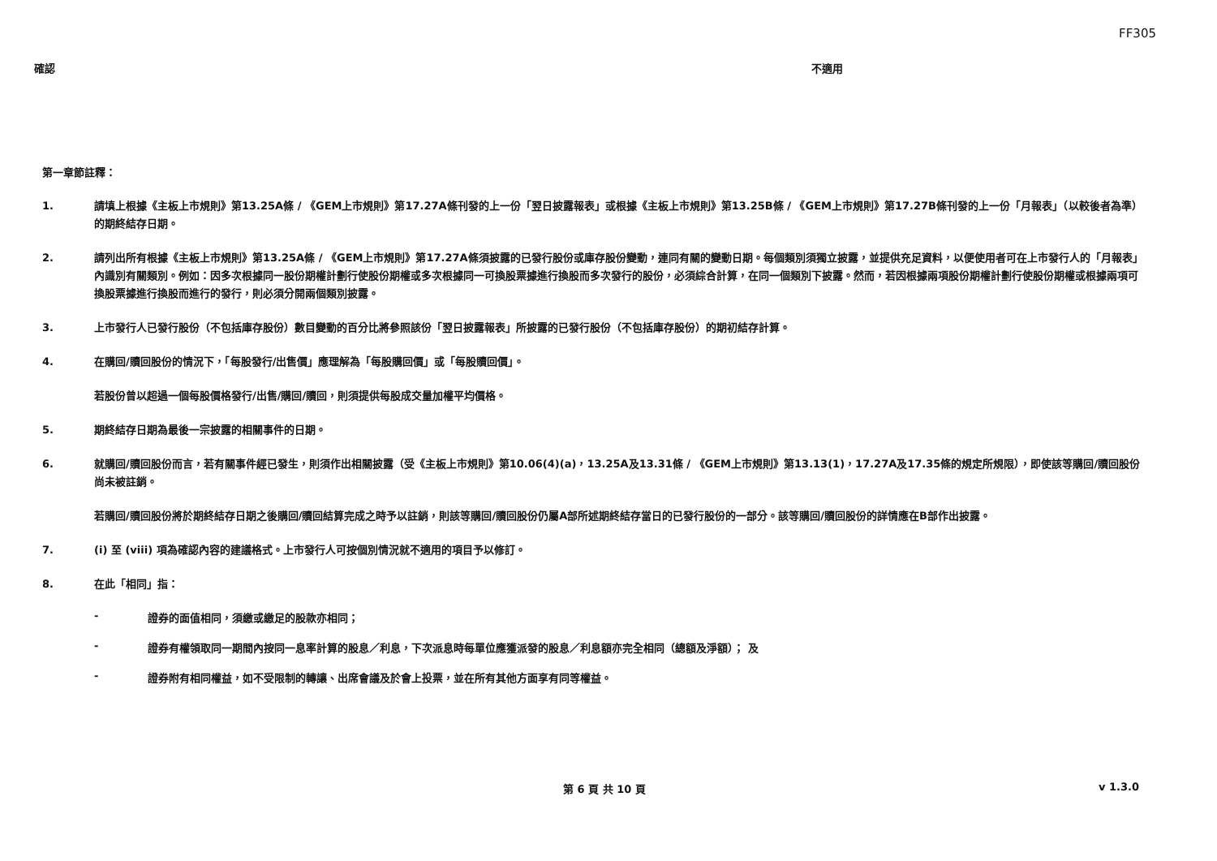FF305
確認 不適用
第一章節註釋：
1. 請填上根據《主板上市規則》第13.25A條 / 《GEM上市規則》第17.27A條刊發的上一份「翌日披露報表」或根據《主板上市規則》第13.25B條 / 《GEM上市規則》第17.27B條刊發的上一份「月報表」（以較後者為準）的期終結存日期。
2. 請列出所有根據《主板上市規則》第13.25A條 / 《GEM上市規則》第17.27A條須披露的已發行股份或庫存股份變動，連同有關的變動日期。每個類別須獨立披露，並提供充足資料，以便使用者可在上市發行人的「月報表」內識別有關類別。例如：因多次根據同一股份期權計劃行使股份期權或多次根據同一可換股票據進行換股而多次發行的股份，必須綜合計算，在同一個類別下披露。然而，若因根據兩項股份期權計劃行使股份期權或根據兩項可換股票據進行換股而進行的發行，則必須分開兩個類別披露。
3. 上市發行人已發行股份（不包括庫存股份）數目變動的百分比將參照該份「翌日披露報表」所披露的已發行股份（不包括庫存股份）的期初結存計算。
4. 在購回/贖回股份的情況下，「每股發行/出售價」應理解為「每股購回價」或「每股贖回價」。
若股份曾以超過一個每股價格發行/出售/購回/贖回，則須提供每股成交量加權平均價格。
5. 期終結存日期為最後一宗披露的相關事件的日期。
6. 就購回/贖回股份而言，若有關事件經已發生，則須作出相關披露（受《主板上市規則》第10.06(4)(a)，13.25A及13.31條 / 《GEM上市規則》第13.13(1)，17.27A及17.35條的規定所規限），即使該等購回/贖回股份尚未被註銷。
若購回/贖回股份將於期終結存日期之後購回/贖回結算完成之時予以註銷，則該等購回/贖回股份仍屬A部所述期終結存當日的已發行股份的一部分。該等購回/贖回股份的詳情應在B部作出披露。
7. (i) 至 (viii) 項為確認內容的建議格式。上市發行人可按個別情況就不適用的項目予以修訂。
8. 在此「相同」指：
- 證券的面值相同，須繳或繳足的股款亦相同；
- 證券有權領取同一期間內按同一息率計算的股息／利息，下次派息時每單位應獲派發的股息／利息額亦完全相同（總額及淨額）； 及
- 證券附有相同權益，如不受限制的轉讓、出席會議及於會上投票，並在所有其他方面享有同等權益。
第 6 頁 共 10 頁 v 1.3.0